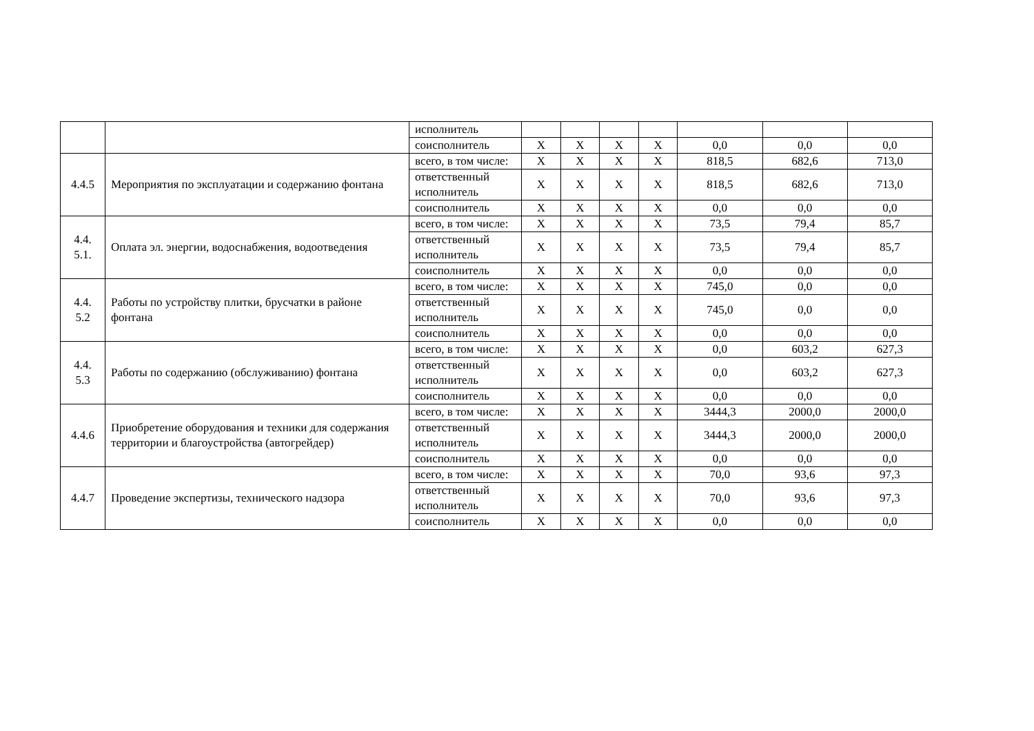| | | исполнитель | | | | | | | |
| | | соисполнитель | X | X | X | X | 0,0 | 0,0 | 0,0 |
| 4.4.5 | Мероприятия по эксплуатации и содержанию фонтана | всего, в том числе: | X | X | X | X | 818,5 | 682,6 | 713,0 |
| | | ответственный исполнитель | X | X | X | X | 818,5 | 682,6 | 713,0 |
| | | соисполнитель | X | X | X | X | 0,0 | 0,0 | 0,0 |
| 4.4. 5.1. | Оплата эл. энергии, водоснабжения, водоотведения | всего, в том числе: | X | X | X | X | 73,5 | 79,4 | 85,7 |
| | | ответственный исполнитель | X | X | X | X | 73,5 | 79,4 | 85,7 |
| | | соисполнитель | X | X | X | X | 0,0 | 0,0 | 0,0 |
| 4.4. 5.2 | Работы по устройству плитки, брусчатки в районе фонтана | всего, в том числе: | X | X | X | X | 745,0 | 0,0 | 0,0 |
| | | ответственный исполнитель | X | X | X | X | 745,0 | 0,0 | 0,0 |
| | | соисполнитель | X | X | X | X | 0,0 | 0,0 | 0,0 |
| 4.4. 5.3 | Работы по содержанию (обслуживанию) фонтана | всего, в том числе: | X | X | X | X | 0,0 | 603,2 | 627,3 |
| | | ответственный исполнитель | X | X | X | X | 0,0 | 603,2 | 627,3 |
| | | соисполнитель | X | X | X | X | 0,0 | 0,0 | 0,0 |
| 4.4.6 | Приобретение оборудования и техники для содержания территории и благоустройства (автогрейдер) | всего, в том числе: | X | X | X | X | 3444,3 | 2000,0 | 2000,0 |
| | | ответственный исполнитель | X | X | X | X | 3444,3 | 2000,0 | 2000,0 |
| | | соисполнитель | X | X | X | X | 0,0 | 0,0 | 0,0 |
| 4.4.7 | Проведение экспертизы, технического надзора | всего, в том числе: | X | X | X | X | 70,0 | 93,6 | 97,3 |
| | | ответственный исполнитель | X | X | X | X | 70,0 | 93,6 | 97,3 |
| | | соисполнитель | X | X | X | X | 0,0 | 0,0 | 0,0 |